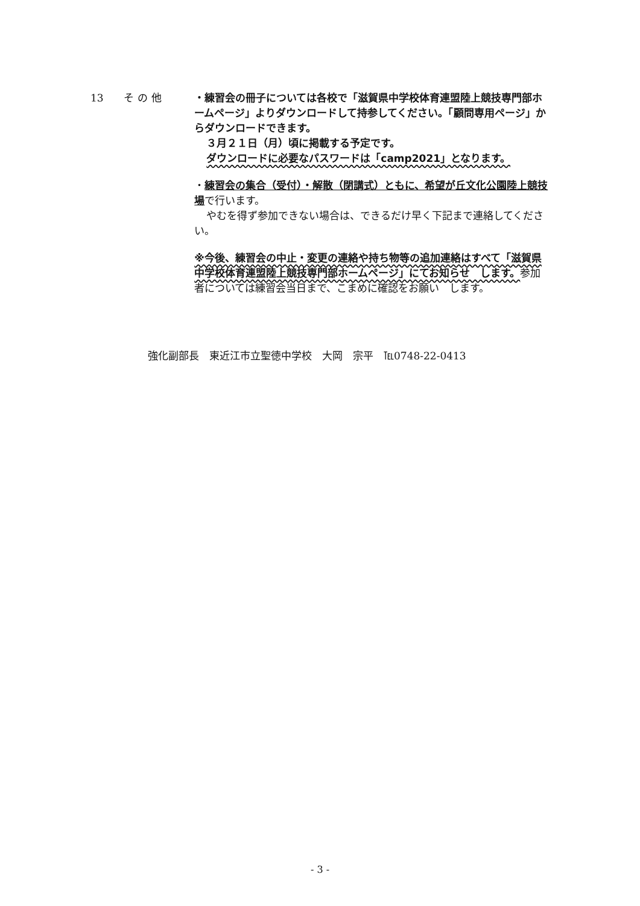13 その他 ・練習会の冊子については各校で「滋賀県中学校体育連盟陸上競技専門部ホームページ」よりダウンロードして持参してください。「顧問専用ページ」からダウンロードできます。
３月２１日（月）頃に掲載する予定です。
ダウンロードに必要なパスワードは「camp2021」となります。
・練習会の集合（受付）・解散（閉講式）ともに、希望が丘文化公園陸上競技場で行います。
やむを得ず参加できない場合は、できるだけ早く下記まで連絡してください。
※今後、練習会の中止・変更の連絡や持ち物等の追加連絡はすべて「滋賀県中学校体育連盟陸上競技専門部ホームページ」にてお知らせ　します。参加者については練習会当日まで、こまめに確認をお願い　します。
強化副部長　東近江市立聖徳中学校　大岡　宗平　℡0748-22-0413
- 3 -